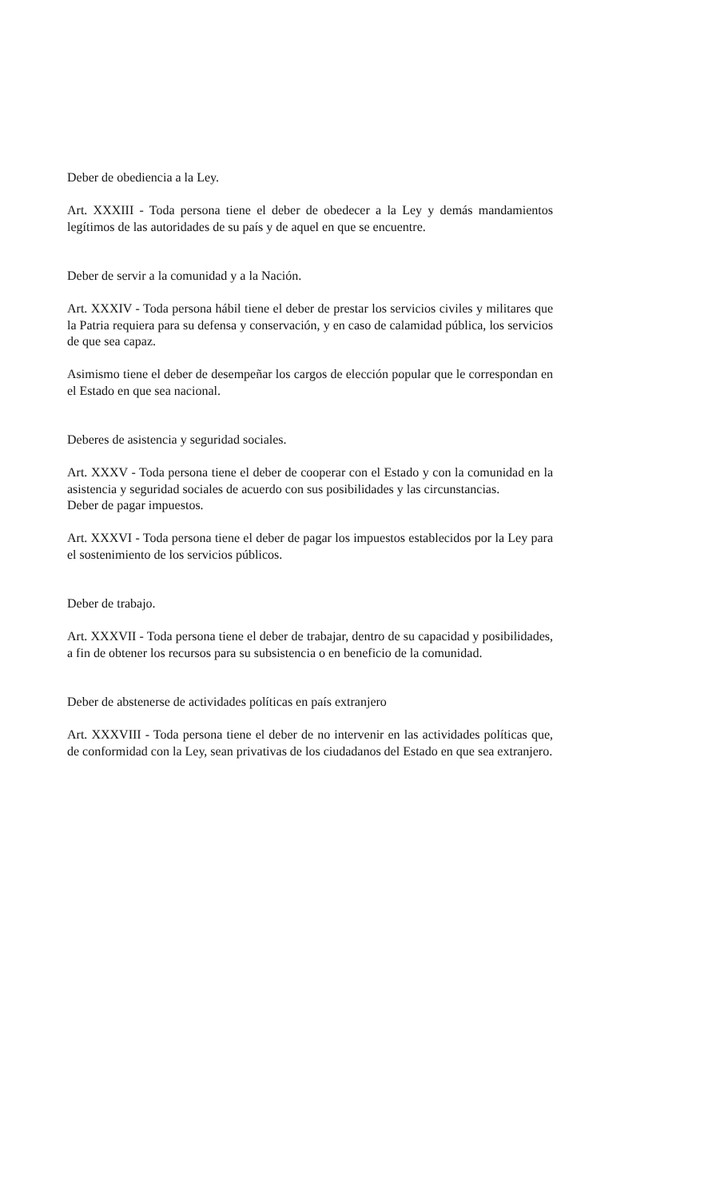Deber de obediencia a la Ley.
Art. XXXIII - Toda persona tiene el deber de obedecer a la Ley y demás mandamientos legítimos de las autoridades de su país y de aquel en que se encuentre.
Deber de servir a la comunidad y a la Nación.
Art. XXXIV - Toda persona hábil tiene el deber de prestar los servicios civiles y militares que la Patria requiera para su defensa y conservación, y en caso de calamidad pública, los servicios de que sea capaz.
Asimismo tiene el deber de desempeñar los cargos de elección popular que le correspondan en el Estado en que sea nacional.
Deberes de asistencia y seguridad sociales.
Art. XXXV - Toda persona tiene el deber de cooperar con el Estado y con la comunidad en la asistencia y seguridad sociales de acuerdo con sus posibilidades y las circunstancias.
Deber de pagar impuestos.
Art. XXXVI - Toda persona tiene el deber de pagar los impuestos establecidos por la Ley para el sostenimiento de los servicios públicos.
Deber de trabajo.
Art. XXXVII - Toda persona tiene el deber de trabajar, dentro de su capacidad y posibilidades, a fin de obtener los recursos para su subsistencia o en beneficio de la comunidad.
Deber de abstenerse de actividades políticas en país extranjero
Art. XXXVIII - Toda persona tiene el deber de no intervenir en las actividades políticas que, de conformidad con la Ley, sean privativas de los ciudadanos del Estado en que sea extranjero.